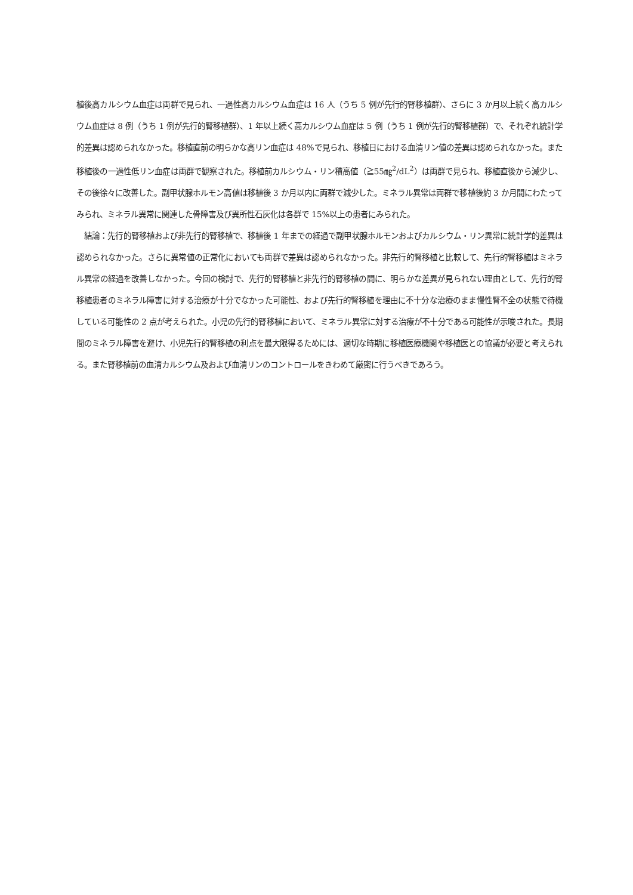植後高カルシウム血症は両群で見られ、一過性高カルシウム血症は 16 人（うち 5 例が先行的腎移植群）、さらに 3 か月以上続く高カルシウム血症は 8 例（うち 1 例が先行的腎移植群）、1 年以上続く高カルシウム血症は 5 例（うち 1 例が先行的腎移植群）で、それぞれ統計学的差異は認められなかった。移植直前の明らかな高リン血症は 48%で見られ、移植日における血清リン値の差異は認められなかった。また移植後の一過性低リン血症は両群で観察された。移植前カルシウム・リン積高値（≧55㎎<sup>2</sup>/dL<sup>2</sup>）は両群で見られ、移植直後から減少し、その後徐々に改善した。副甲状腺ホルモン高値は移植後 3 か月以内に両群で減少した。ミネラル異常は両群で移植後約 3 か月間にわたってみられ、ミネラル異常に関連した骨障害及び異所性石灰化は各群で 15%以上の患者にみられた。
　結論：先行的腎移植および非先行的腎移植で、移植後 1 年までの経過で副甲状腺ホルモンおよびカルシウム・リン異常に統計学的差異は認められなかった。さらに異常値の正常化においても両群で差異は認められなかった。非先行的腎移植と比較して、先行的腎移植はミネラル異常の経過を改善しなかった。今回の検討で、先行的腎移植と非先行的腎移植の間に、明らかな差異が見られない理由として、先行的腎移植患者のミネラル障害に対する治療が十分でなかった可能性、および先行的腎移植を理由に不十分な治療のまま慢性腎不全の状態で待機している可能性の 2 点が考えられた。小児の先行的腎移植において、ミネラル異常に対する治療が不十分である可能性が示唆された。長期間のミネラル障害を避け、小児先行的腎移植の利点を最大限得るためには、適切な時期に移植医療機関や移植医との協議が必要と考えられる。また腎移植前の血清カルシウム及および血清リンのコントロールをきわめて厳密に行うべきであろう。